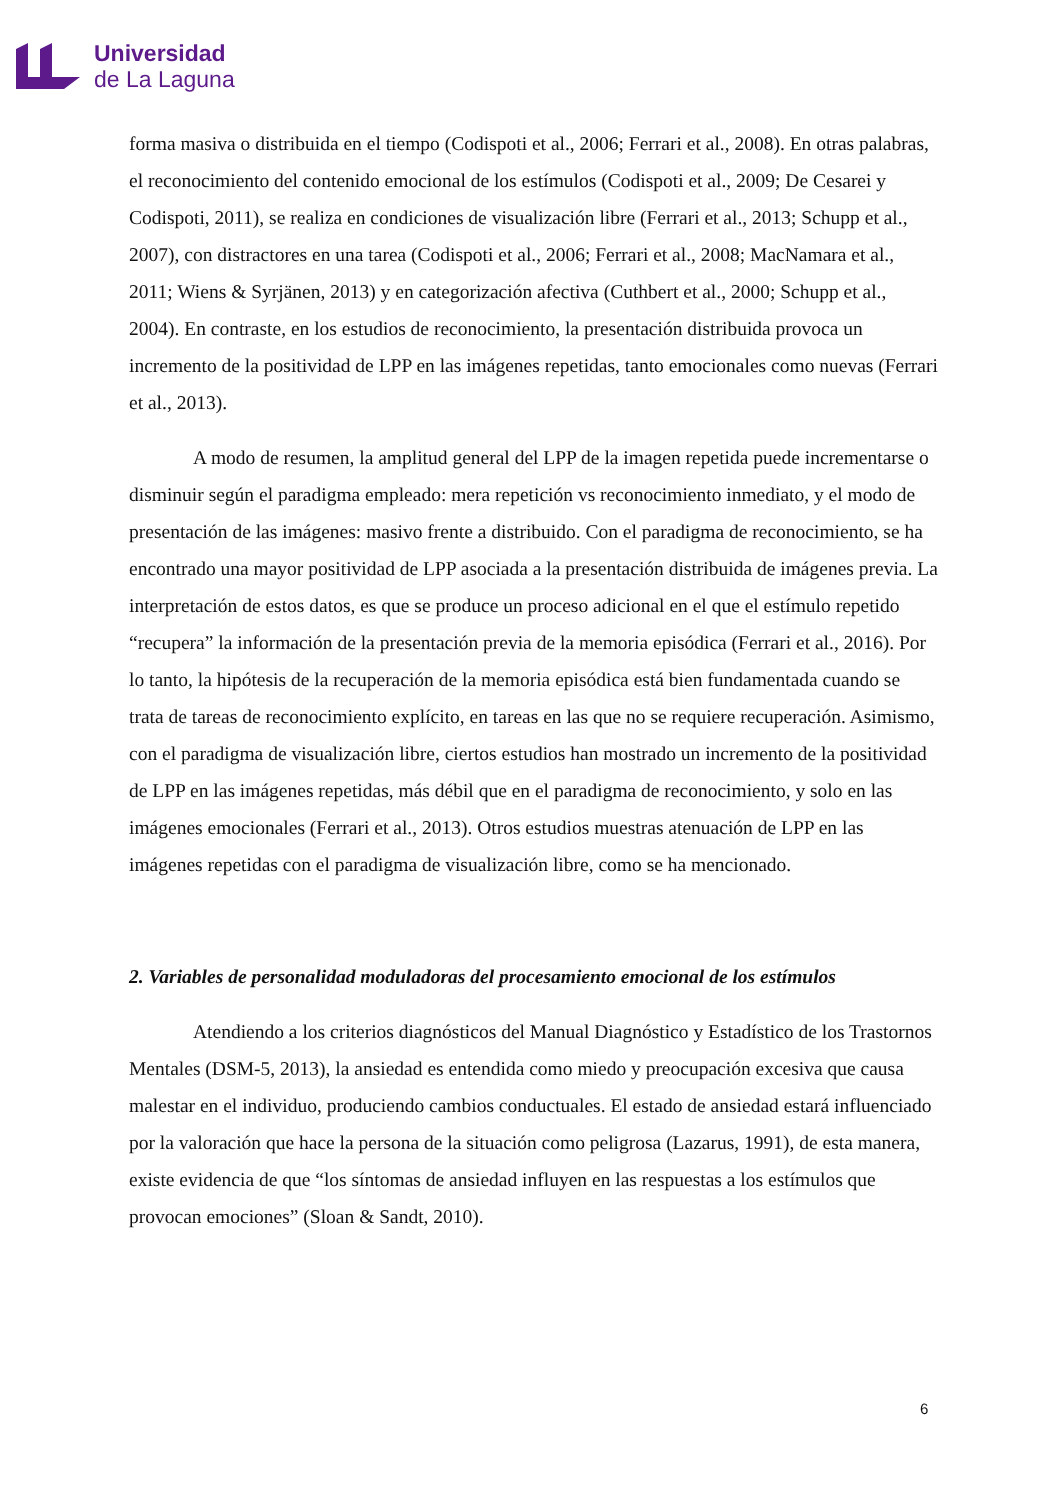Universidad
de La Laguna
forma masiva o distribuida en el tiempo (Codispoti et al., 2006; Ferrari et al., 2008). En otras palabras, el reconocimiento del contenido emocional de los estímulos (Codispoti et al., 2009; De Cesarei y Codispoti, 2011), se realiza en condiciones de visualización libre (Ferrari et al., 2013; Schupp et al., 2007), con distractores en una tarea (Codispoti et al., 2006; Ferrari et al., 2008; MacNamara et al., 2011; Wiens & Syrjänen, 2013) y en categorización afectiva (Cuthbert et al., 2000; Schupp et al., 2004). En contraste, en los estudios de reconocimiento, la presentación distribuida provoca un incremento de la positividad de LPP en las imágenes repetidas, tanto emocionales como nuevas (Ferrari et al., 2013).
A modo de resumen, la amplitud general del LPP de la imagen repetida puede incrementarse o disminuir según el paradigma empleado: mera repetición vs reconocimiento inmediato, y el modo de presentación de las imágenes: masivo frente a distribuido. Con el paradigma de reconocimiento, se ha encontrado una mayor positividad de LPP asociada a la presentación distribuida de imágenes previa. La interpretación de estos datos, es que se produce un proceso adicional en el que el estímulo repetido “recupera” la información de la presentación previa de la memoria episódica (Ferrari et al., 2016). Por lo tanto, la hipótesis de la recuperación de la memoria episódica está bien fundamentada cuando se trata de tareas de reconocimiento explícito, en tareas en las que no se requiere recuperación. Asimismo, con el paradigma de visualización libre, ciertos estudios han mostrado un incremento de la positividad de LPP en las imágenes repetidas, más débil que en el paradigma de reconocimiento, y solo en las imágenes emocionales (Ferrari et al., 2013). Otros estudios muestras atenuación de LPP en las imágenes repetidas con el paradigma de visualización libre, como se ha mencionado.
2. Variables de personalidad moduladoras del procesamiento emocional de los estímulos
Atendiendo a los criterios diagnósticos del Manual Diagnóstico y Estadístico de los Trastornos Mentales (DSM-5, 2013), la ansiedad es entendida como miedo y preocupación excesiva que causa malestar en el individuo, produciendo cambios conductuales. El estado de ansiedad estará influenciado por la valoración que hace la persona de la situación como peligrosa (Lazarus, 1991), de esta manera, existe evidencia de que “los síntomas de ansiedad influyen en las respuestas a los estímulos que provocan emociones” (Sloan & Sandt, 2010).
6